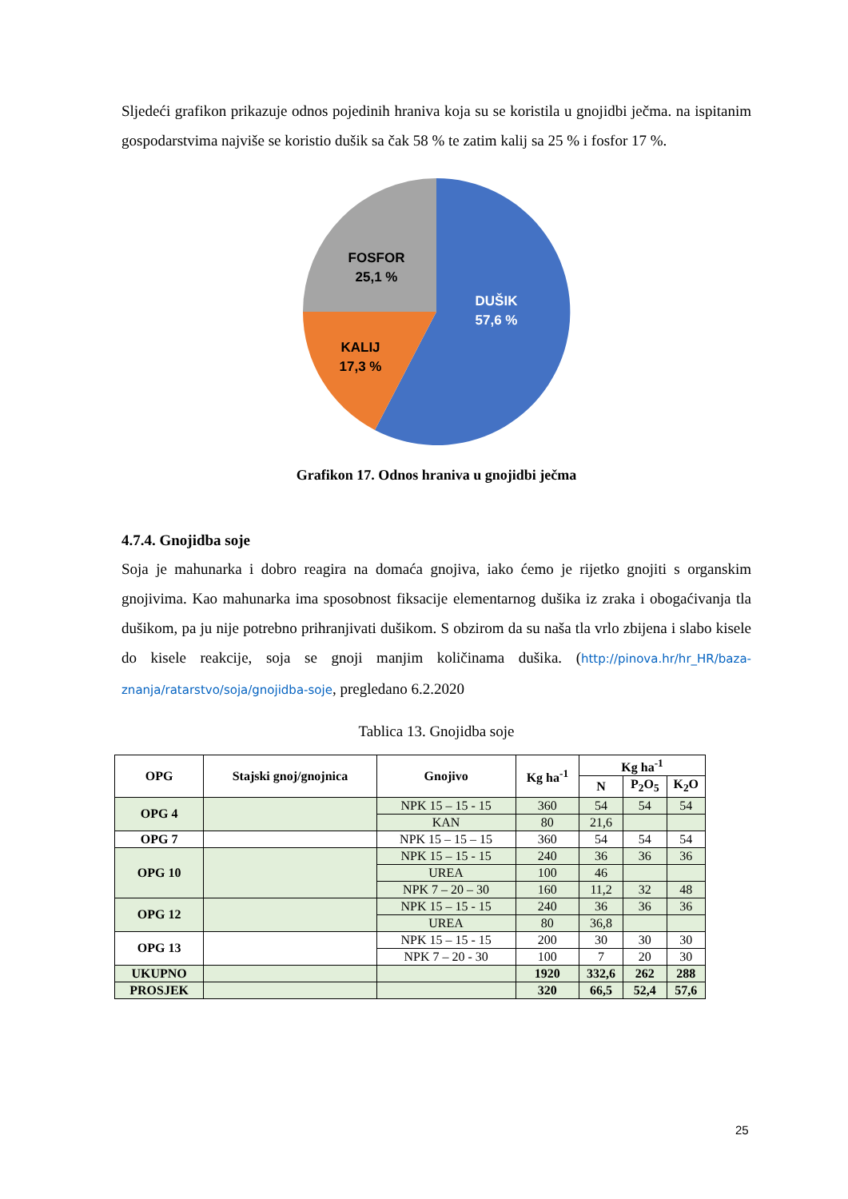Sljedeći grafikon prikazuje odnos pojedinih hraniva koja su se koristila u gnojidbi ječma. na ispitanim gospodarstvima najviše se koristio dušik sa čak 58 % te zatim kalij sa 25 % i fosfor 17 %.
FOSFOR
25,1 %
DUŠIK
57,6 %
KALIJ
17,3 %
Grafikon 17. Odnos hraniva u gnojidbi ječma
4.7.4. Gnojidba soje
Soja je mahunarka i dobro reagira na domaća gnojiva, iako ćemo je rijetko gnojiti s organskim gnojivima. Kao mahunarka ima sposobnost fiksacije elementarnog dušika iz zraka i obogaćivanja tla dušikom, pa ju nije potrebno prihranjivati dušikom. S obzirom da su naša tla vrlo zbijena i slabo kisele do kisele reakcije, soja se gnoji manjim količinama dušika. (http://pinova.hr/hr_HR/baza-znanja/ratarstvo/soja/gnojidba-soje, pregledano 6.2.2020
Tablica 13. Gnojidba soje
| OPG | Stajski gnoj/gnojnica | Gnojivo | Kg ha<sup>-1</sup> | Kg ha<sup>-1</sup> | | |
| --- | --- | --- | --- | --- | --- | --- |
| | | | | N | P<sub>2</sub>O<sub>5</sub> | K<sub>2</sub>O |
| OPG 4 | | NPK 15 – 15 - 15 | 360 | 54 | 54 | 54 |
| | | KAN | 80 | 21,6 | | |
| OPG 7 | | NPK 15 – 15 – 15 | 360 | 54 | 54 | 54 |
| OPG 10 | | NPK 15 – 15 - 15 | 240 | 36 | 36 | 36 |
| | | UREA | 100 | 46 | | |
| | | NPK 7 – 20 – 30 | 160 | 11,2 | 32 | 48 |
| OPG 12 | | NPK 15 – 15 - 15 | 240 | 36 | 36 | 36 |
| | | UREA | 80 | 36,8 | | |
| OPG 13 | | NPK 15 – 15 - 15 | 200 | 30 | 30 | 30 |
| | | NPK 7 – 20 - 30 | 100 | 7 | 20 | 30 |
| UKUPNO | | | 1920 | 332,6 | 262 | 288 |
| PROSJEK | | | 320 | 66,5 | 52,4 | 57,6 |
25